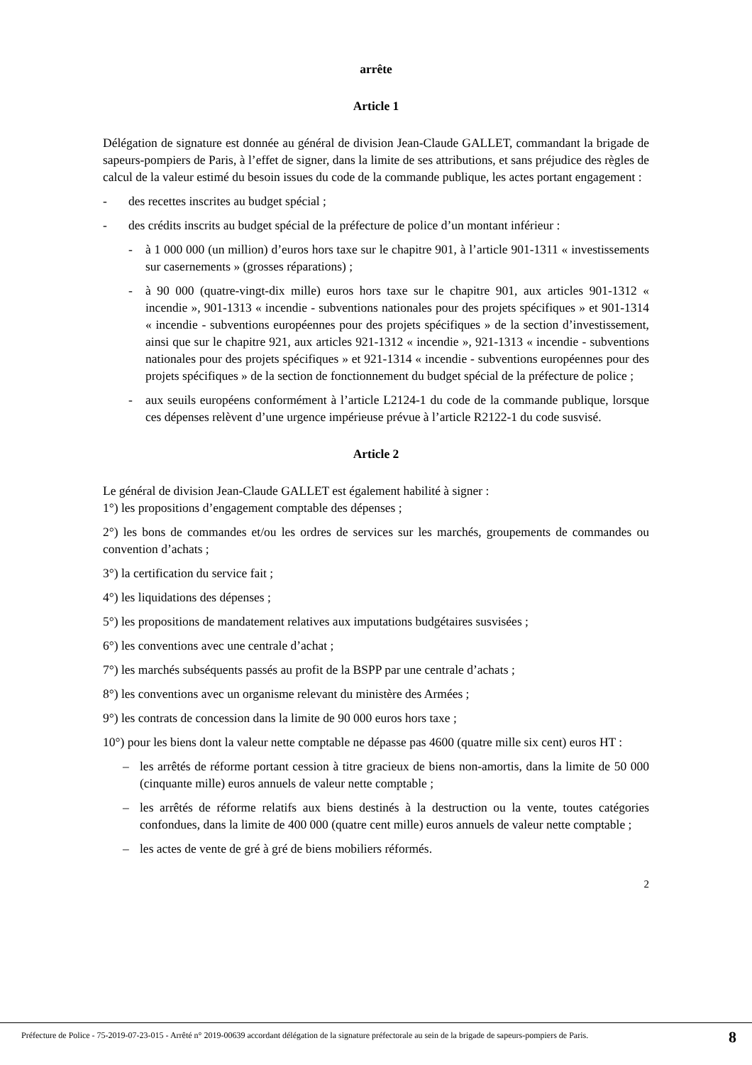arrête
Article 1
Délégation de signature est donnée au général de division Jean-Claude GALLET, commandant la brigade de sapeurs-pompiers de Paris, à l’effet de signer, dans la limite de ses attributions, et sans préjudice des règles de calcul de la valeur estimé du besoin issues du code de la commande publique, les actes portant engagement :
- des recettes inscrites au budget spécial ;
- des crédits inscrits au budget spécial de la préfecture de police d’un montant inférieur :
- à 1 000 000 (un million) d’euros hors taxe sur le chapitre 901, à l’article 901-1311 « investissements sur casernements » (grosses réparations) ;
- à 90 000 (quatre-vingt-dix mille) euros hors taxe sur le chapitre 901, aux articles 901-1312 « incendie », 901-1313 « incendie - subventions nationales pour des projets spécifiques » et 901-1314 « incendie - subventions européennes pour des projets spécifiques » de la section d’investissement, ainsi que sur le chapitre 921, aux articles 921-1312 « incendie », 921-1313 « incendie - subventions nationales pour des projets spécifiques » et 921-1314 « incendie - subventions européennes pour des projets spécifiques » de la section de fonctionnement du budget spécial de la préfecture de police ;
- aux seuils européens conformément à l’article L2124-1 du code de la commande publique, lorsque ces dépenses relèvent d’une urgence impérieuse prévue à l’article R2122-1 du code susvisé.
Article 2
Le général de division Jean-Claude GALLET est également habilité à signer :
1°) les propositions d’engagement comptable des dépenses ;
2°) les bons de commandes et/ou les ordres de services sur les marchés, groupements de commandes ou convention d’achats ;
3°) la certification du service fait ;
4°) les liquidations des dépenses ;
5°) les propositions de mandatement relatives aux imputations budgétaires susvisées ;
6°) les conventions avec une centrale d’achat ;
7°) les marchés subséquents passés au profit de la BSPP par une centrale d’achats ;
8°) les conventions avec un organisme relevant du ministère des Armées ;
9°) les contrats de concession dans la limite de 90 000 euros hors taxe ;
10°) pour les biens dont la valeur nette comptable ne dépasse pas 4600 (quatre mille six cent) euros HT :
– les arrêtés de réforme portant cession à titre gracieux de biens non-amortis, dans la limite de 50 000 (cinquante mille) euros annuels de valeur nette comptable ;
– les arrêtés de réforme relatifs aux biens destinés à la destruction ou la vente, toutes catégories confondues, dans la limite de 400 000 (quatre cent mille) euros annuels de valeur nette comptable ;
– les actes de vente de gré à gré de biens mobiliers réformés.
2
Préfecture de Police - 75-2019-07-23-015 - Arrêté n° 2019-00639 accordant délégation de la signature préfectorale au sein de la brigade de sapeurs-pompiers de Paris.
8